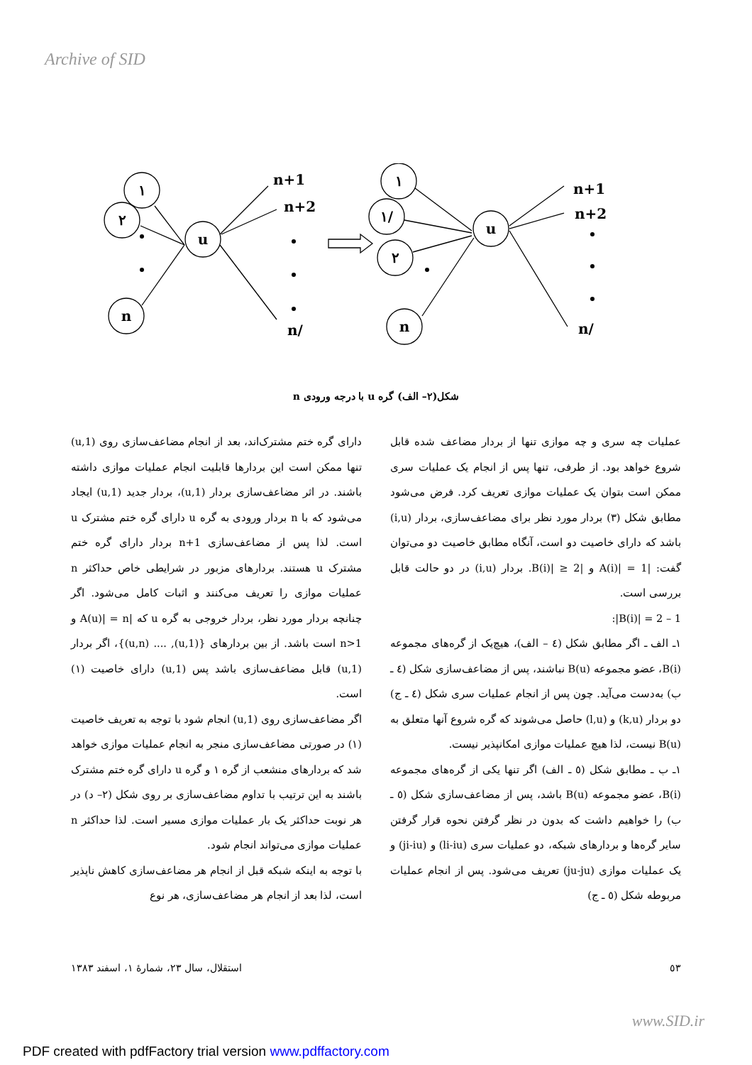Archive of SID
١
٢
n
u
n+1
n+2
n/
١
١/
٢
n
u
n+1
n+2
n/
شکل(٢– الف) گره u با درجه ورودی n
دارای گره ختم مشترک‌اند، بعد از انجام مضاعف‌سازی روی (1,u) تنها ممکن است این بردارها قابلیت انجام عملیات موازی داشته باشند. در اثر مضاعف‌سازی بردار (1,u)، بردار جدید (1,u) ایجاد می‌شود که با n بردار ورودی به گره u دارای گره ختم مشترک u است. لذا پس از مضاعف‌سازی n+1 بردار دارای گره ختم مشترک u هستند. بردارهای مزبور در شرایطی خاص حداکثر n عملیات موازی را تعریف می‌کنند و اثبات کامل می‌شود. اگر چنانچه بردار مورد نظر، بردار خروجی به گره u که |A(u)| = n و n>1 است باشد. از بین بردارهای {(u,1), .... (u,n)}، اگر بردار (u,1) قابل مضاعف‌سازی باشد پس (u,1) دارای خاصیت (١) است.
اگر مضاعف‌سازی روی (u,1) انجام شود با توجه به تعریف خاصیت (١) در صورتی مضاعف‌سازی منجر به انجام عملیات موازی خواهد شد که بردارهای منشعب از گره ١ و گره u دارای گره ختم مشترک باشند به این ترتیب با تداوم مضاعف‌سازی بر روی شکل (٢– د) در هر نوبت حداکثر یک بار عملیات موازی مسیر است. لذا حداکثر n عملیات موازی می‌تواند انجام شود.
با توجه به اینکه شبکه قبل از انجام هر مضاعف‌سازی کاهش ناپذیر است، لذا بعد از انجام هر مضاعف‌سازی، هر نوع
عملیات چه سری و چه موازی تنها از بردار مضاعف شده قابل شروع خواهد بود. از طرفی، تنها پس از انجام یک عملیات سری ممکن است بتوان یک عملیات موازی تعریف کرد. فرض می‌شود مطابق شکل (٣) بردار مورد نظر برای مضاعف‌سازی، بردار (i,u) باشد که دارای خاصیت دو است، آنگاه مطابق خاصیت دو می‌توان گفت: |A(i)| = 1 و |B(i)| ≥ 2. بردار (i,u) در دو حالت قابل بررسی است.
1 – 2 = |B(i)|:
١ـ الف ـ اگر مطابق شکل (٤ – الف)، هیچ‌یک از گره‌های مجموعه B(i)، عضو مجموعه B(u) نباشند، پس از مضاعف‌سازی شکل (٤ ـ ب) به‌دست می‌آید. چون پس از انجام عملیات سری شکل (٤ ـ ج) دو بردار (k,u) و (l,u) حاصل می‌شوند که گره شروع آنها متعلق به B(u) نیست، لذا هیچ عملیات موازی امکانپذیر نیست.
١ـ ب ـ مطابق شکل (٥ ـ الف) اگر تنها یکی از گره‌های مجموعه B(i)، عضو مجموعه B(u) باشد، پس از مضاعف‌سازی شکل (٥ ـ ب) را خواهیم داشت که بدون در نظر گرفتن نحوه قرار گرفتن سایر گره‌ها و بردارهای شبکه، دو عملیات سری (li-iu) و (ji-iu) و یک عملیات موازی (ju-ju) تعریف می‌شود. پس از انجام عملیات مربوطه شکل (٥ ـ ج)
استقلال، سال ٢٣، شمارهٔ ١، اسفند ١٣٨٣ ٥٣
www.SID.ir
PDF created with pdfFactory trial version www.pdffactory.com